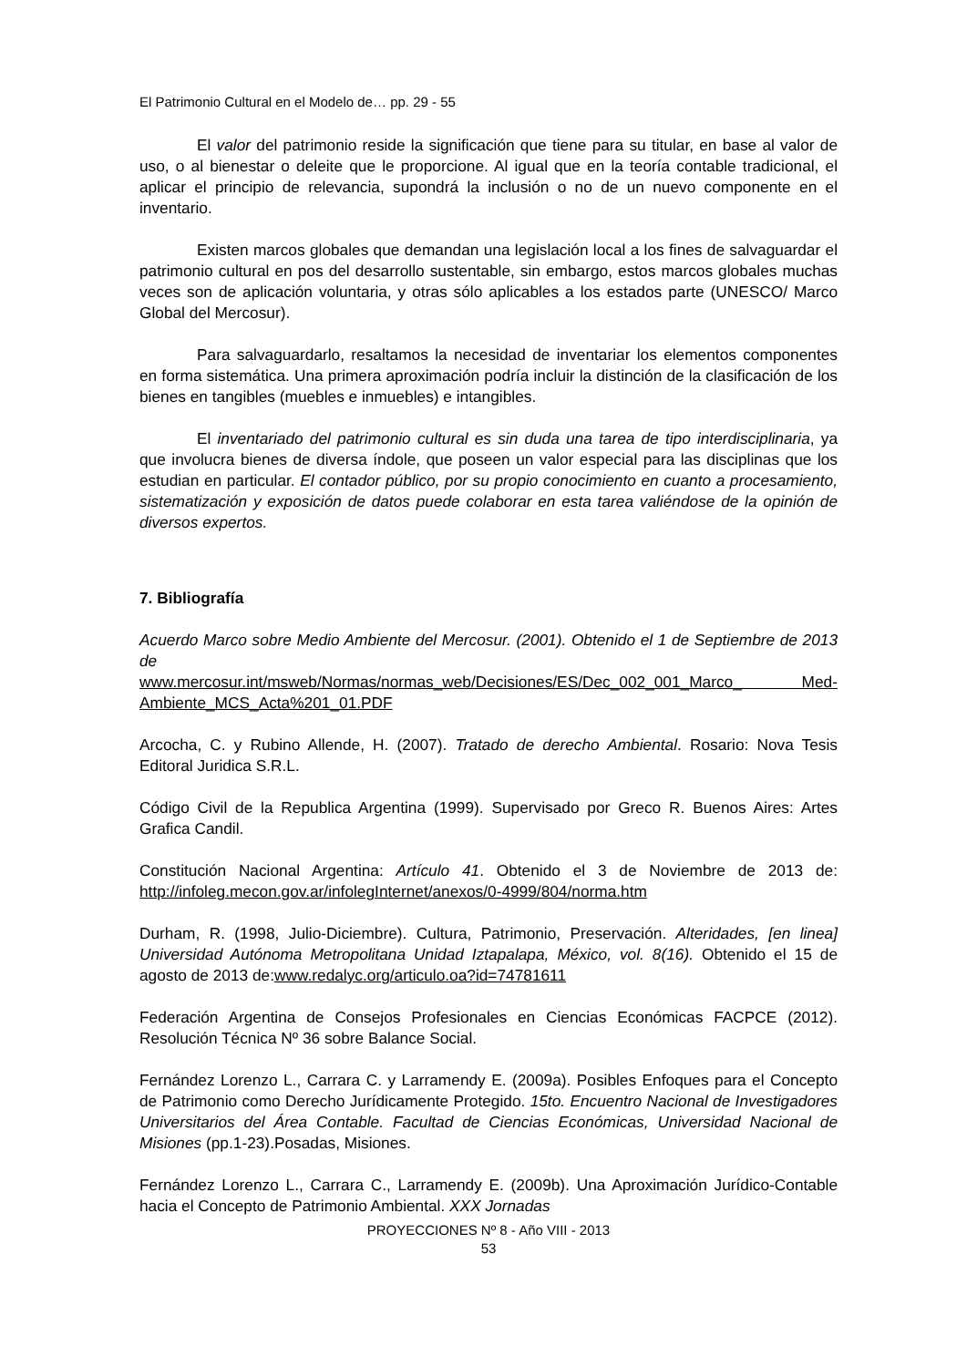El Patrimonio Cultural en el Modelo de… pp. 29 - 55
El valor del patrimonio reside la significación que tiene para su titular, en base al valor de uso, o al bienestar o deleite que le proporcione. Al igual que en la teoría contable tradicional, el aplicar el principio de relevancia, supondrá la inclusión o no de un nuevo componente en el inventario.
Existen marcos globales que demandan una legislación local a los fines de salvaguardar el patrimonio cultural en pos del desarrollo sustentable, sin embargo, estos marcos globales muchas veces son de aplicación voluntaria, y otras sólo aplicables a los estados parte (UNESCO/ Marco Global del Mercosur).
Para salvaguardarlo, resaltamos la necesidad de inventariar los elementos componentes en forma sistemática. Una primera aproximación podría incluir la distinción de la clasificación de los bienes en tangibles (muebles e inmuebles) e intangibles.
El inventariado del patrimonio cultural es sin duda una tarea de tipo interdisciplinaria, ya que involucra bienes de diversa índole, que poseen un valor especial para las disciplinas que los estudian en particular. El contador público, por su propio conocimiento en cuanto a procesamiento, sistematización y exposición de datos puede colaborar en esta tarea valiéndose de la opinión de diversos expertos.
7. Bibliografía
Acuerdo Marco sobre Medio Ambiente del Mercosur. (2001). Obtenido el 1 de Septiembre de 2013 de
www.mercosur.int/msweb/Normas/normas_web/Decisiones/ES/Dec_002_001_Marco_ Med-Ambiente_MCS_Acta%201_01.PDF
Arcocha, C. y Rubino Allende, H. (2007). Tratado de derecho Ambiental. Rosario: Nova Tesis Editoral Juridica S.R.L.
Código Civil de la Republica Argentina (1999). Supervisado por Greco R. Buenos Aires: Artes Grafica Candil.
Constitución Nacional Argentina: Artículo 41. Obtenido el 3 de Noviembre de 2013 de: http://infoleg.mecon.gov.ar/infolegInternet/anexos/0-4999/804/norma.htm
Durham, R. (1998, Julio-Diciembre). Cultura, Patrimonio, Preservación. Alteridades, [en linea] Universidad Autónoma Metropolitana Unidad Iztapalapa, México, vol. 8(16). Obtenido el 15 de agosto de 2013 de:www.redalyc.org/articulo.oa?id=74781611
Federación Argentina de Consejos Profesionales en Ciencias Económicas FACPCE (2012). Resolución Técnica Nº 36 sobre Balance Social.
Fernández Lorenzo L., Carrara C. y Larramendy E. (2009a). Posibles Enfoques para el Concepto de Patrimonio como Derecho Jurídicamente Protegido. 15to. Encuentro Nacional de Investigadores Universitarios del Área Contable. Facultad de Ciencias Económicas, Universidad Nacional de Misiones (pp.1-23).Posadas, Misiones.
Fernández Lorenzo L., Carrara C., Larramendy E. (2009b). Una Aproximación Jurídico-Contable hacia el Concepto de Patrimonio Ambiental. XXX Jornadas
PROYECCIONES Nº 8 - Año VIII - 2013
53